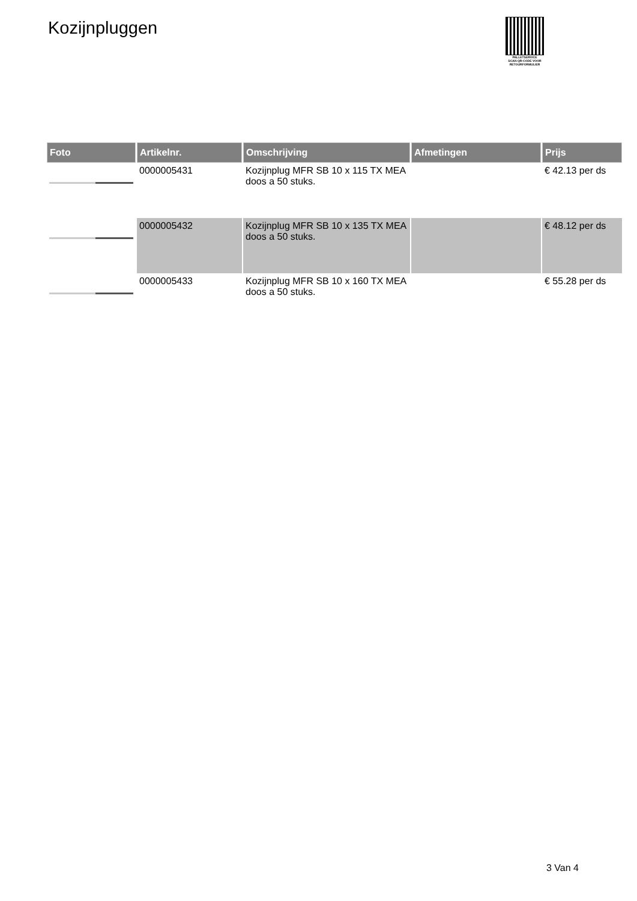Kozijnpluggen
PALLETSERVICE
SCAN QR-CODE VOOR RETOURFORMULIER
| Foto | Artikelnr. | Omschrijving | Afmetingen | Prijs |
| --- | --- | --- | --- | --- |
| | 0000005431 | Kozijnplug MFR SB 10 x 115 TX MEA doos a 50 stuks. | | € 42.13 per ds |
| | 0000005432 | Kozijnplug MFR SB 10 x 135 TX MEA doos a 50 stuks. | | € 48.12 per ds |
| | 0000005433 | Kozijnplug MFR SB 10 x 160 TX MEA doos a 50 stuks. | | € 55.28 per ds |
3 Van 4